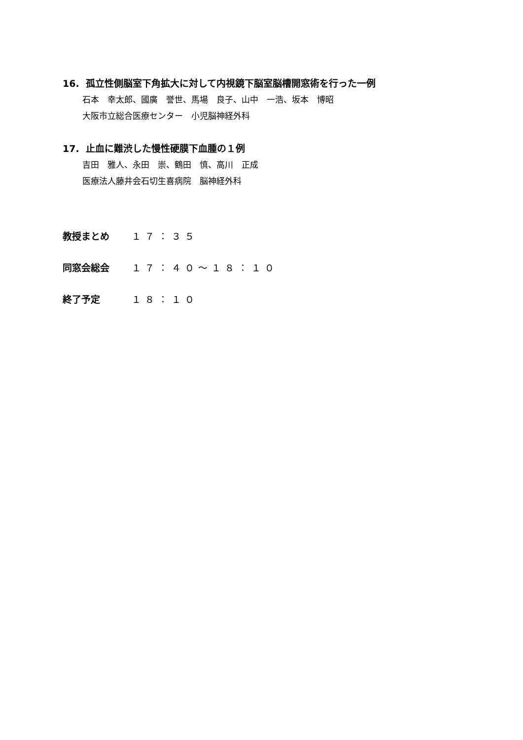16. 孤立性側脳室下角拡大に対して内視鏡下脳室脳槽開窓術を行った一例
石本　幸太郎、國廣　誉世、馬場　良子、山中　一浩、坂本　博昭
大阪市立総合医療センター　小児脳神経外科
17. 止血に難渋した慢性硬膜下血腫の１例
吉田　雅人、永田　崇、鶴田　慎、高川　正成
医療法人藤井会石切生喜病院　脳神経外科
教授まとめ １７：３５
同窓会総会 １７：４０～１８：１０
終了予定 １８：１０